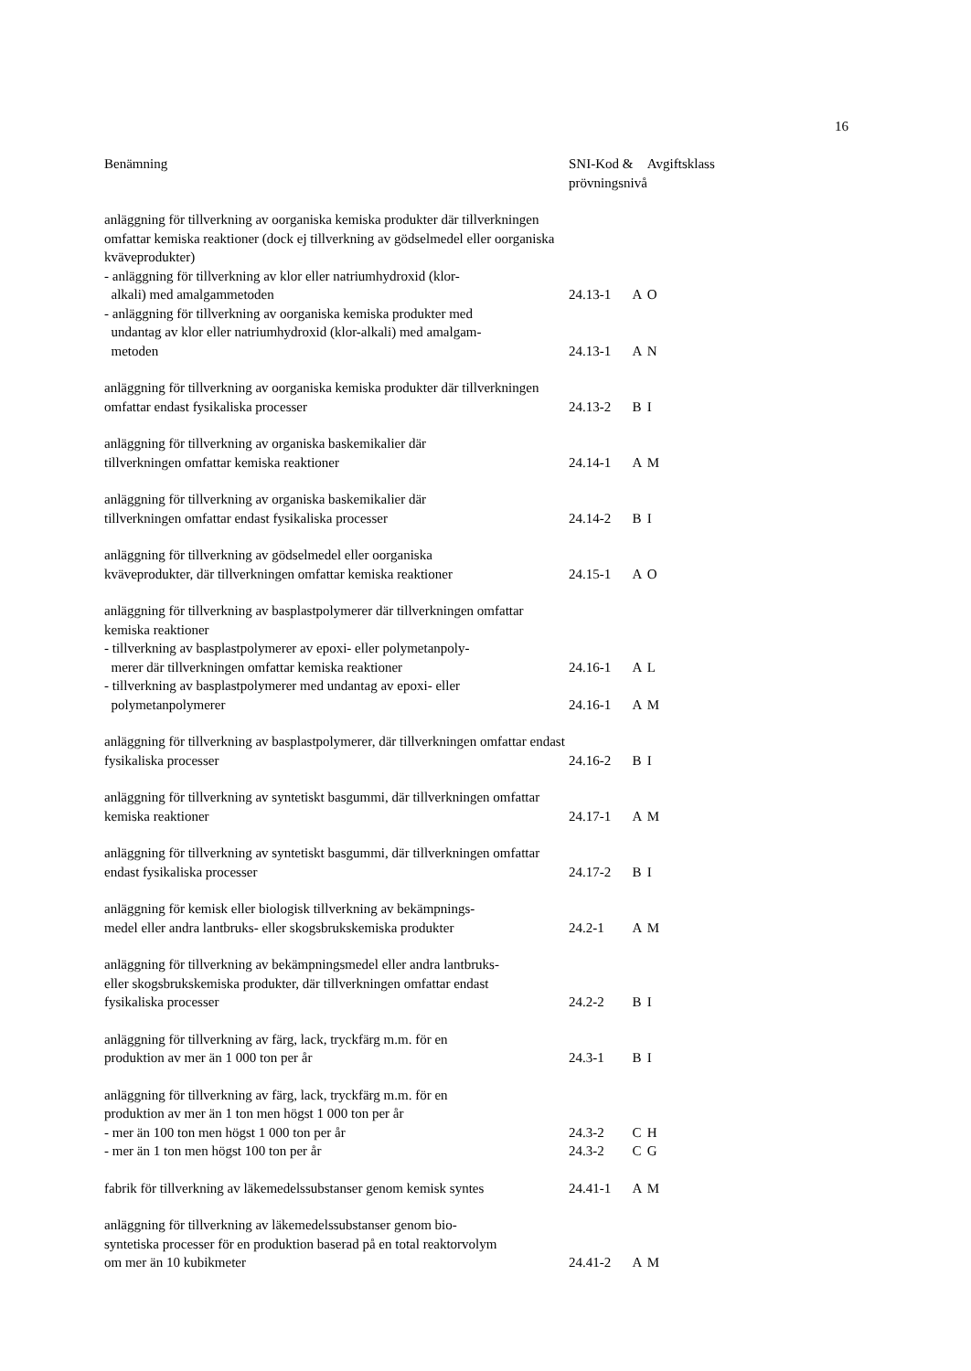16
| Benämning | SNI-Kod & prövningsnivå | | Avgiftsklass |
| --- | --- | --- | --- |
| anläggning för tillverkning av oorganiska kemiska produkter där tillverkningen omfattar kemiska reaktioner (dock ej tillverkning av gödselmedel eller oorganiska kväveprodukter) | | | |
| - anläggning för tillverkning av klor eller natriumhydroxid (klor- alkali) med amalgammetoden | 24.13-1 | A | O |
| - anläggning för tillverkning av oorganiska kemiska produkter med undantag av klor eller natriumhydroxid (klor-alkali) med amalgam- metoden | 24.13-1 | A | N |
| anläggning för tillverkning av oorganiska kemiska produkter där tillverkningen omfattar endast fysikaliska processer | 24.13-2 | B | I |
| anläggning för tillverkning av organiska baskemikalier där tillverkningen omfattar kemiska reaktioner | 24.14-1 | A | M |
| anläggning för tillverkning av organiska baskemikalier där tillverkningen omfattar endast fysikaliska processer | 24.14-2 | B | I |
| anläggning för tillverkning av gödselmedel eller oorganiska kväveprodukter, där tillverkningen omfattar kemiska reaktioner | 24.15-1 | A | O |
| anläggning för tillverkning av basplastpolymerer där tillverkningen omfattar kemiska reaktioner | | | |
| - tillverkning av basplastpolymerer av epoxi- eller polymetanpoly- merer där tillverkningen omfattar kemiska reaktioner | 24.16-1 | A | L |
| - tillverkning av basplastpolymerer med undantag av epoxi- eller polymetanpolymerer | 24.16-1 | A | M |
| anläggning för tillverkning av basplastpolymerer, där tillverkningen omfattar endast fysikaliska processer | 24.16-2 | B | I |
| anläggning för tillverkning av syntetiskt basgummi, där tillverkningen omfattar kemiska reaktioner | 24.17-1 | A | M |
| anläggning för tillverkning av syntetiskt basgummi, där tillverkningen omfattar endast fysikaliska processer | 24.17-2 | B | I |
| anläggning för kemisk eller biologisk tillverkning av bekämpnings- medel eller andra lantbruks- eller skogsbrukskemiska produkter | 24.2-1 | A | M |
| anläggning för tillverkning av bekämpningsmedel eller andra lantbruks- eller skogsbrukskemiska produkter, där tillverkningen omfattar endast fysikaliska processer | 24.2-2 | B | I |
| anläggning för tillverkning av färg, lack, tryckfärg m.m. för en produktion av mer än 1 000 ton per år | 24.3-1 | B | I |
| anläggning för tillverkning av färg, lack, tryckfärg m.m. för en produktion av mer än 1 ton men högst 1 000 ton per år | | | |
| - mer än 100 ton men högst 1 000 ton per år | 24.3-2 | C | H |
| - mer än 1 ton men högst 100 ton per år | 24.3-2 | C | G |
| fabrik för tillverkning av läkemedelssubstanser genom kemisk syntes | 24.41-1 | A | M |
| anläggning för tillverkning av läkemedelssubstanser genom bio- syntetiska processer för en produktion baserad på en total reaktorvolym om mer än 10 kubikmeter | 24.41-2 | A | M |